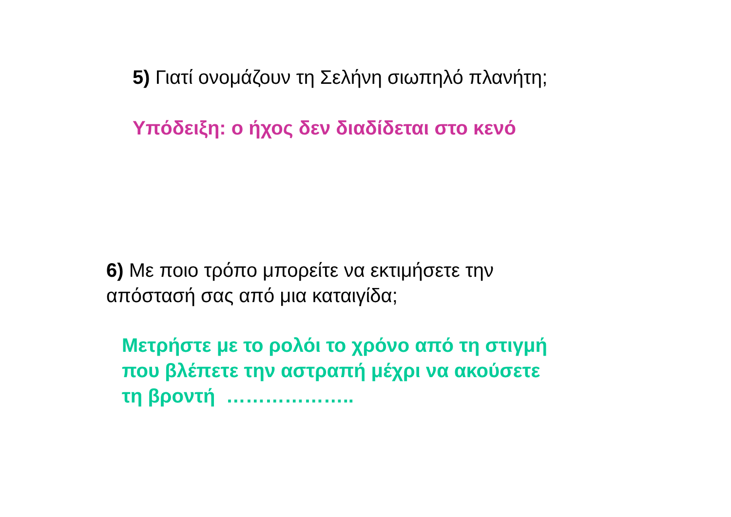5) Γιατί ονομάζουν τη Σελήνη σιωπηλό πλανήτη;
Υπόδειξη: ο ήχος δεν διαδίδεται στο κενό
6) Με ποιο τρόπο μπορείτε να εκτιμήσετε την
απόστασή σας από μια καταιγίδα;
Μετρήστε με το ρολόι το χρόνο από τη στιγμή
που βλέπετε την αστραπή μέχρι να ακούσετε
τη βροντή ………………..